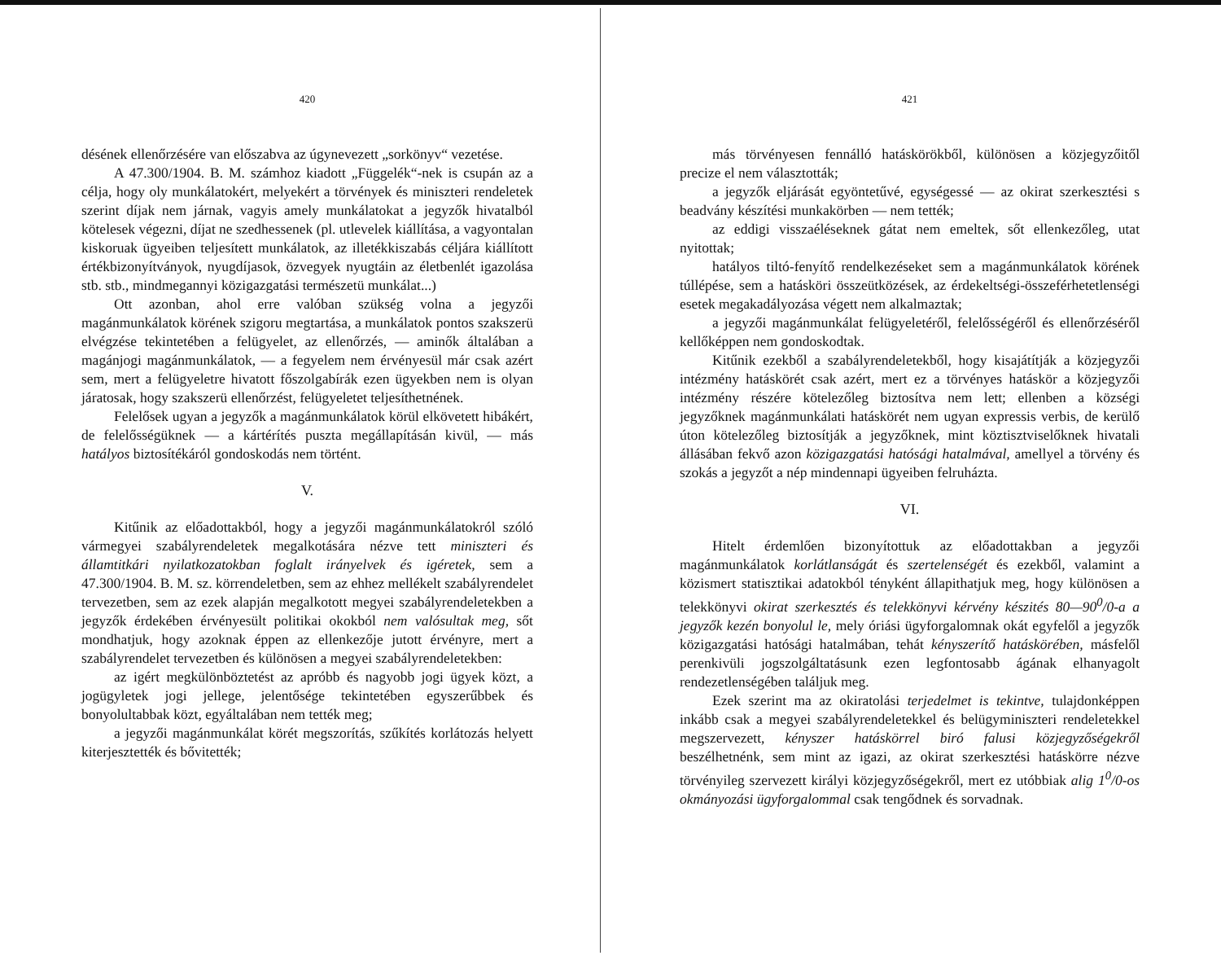420
désének ellenőrzésére van előszabva az úgynevezett „sorkönyv“ vezetése.
A 47.300/1904. B. M. számhoz kiadott „Függelék“-nek is csupán az a célja, hogy oly munkálatokért, melyekért a törvények és miniszteri rendeletek szerint díjak nem járnak, vagyis amely munkálatokat a jegyzők hivatalból kötelesek végezni, díjat ne szedhessenek (pl. utlevelek kiállítása, a vagyontalan kiskoruak ügyeiben teljesített munkálatok, az illetékkiszabás céljára kiállított értékbizonyítványok, nyugdíjasok, özvegyek nyugtáin az életbenlét igazolása stb. stb., mindmegannyi közigazgatási természetü munkálat...)
Ott azonban, ahol erre valóban szükség volna a jegyzői magánmunkálatok körének szigoru megtartása, a munkálatok pontos szakszerü elvégzése tekintetében a felügyelet, az ellenőrzés, — aminők általában a magánjogi magánmunkálatok, — a fegyelem nem érvényesül már csak azért sem, mert a felügyeletre hivatott főszolgabírák ezen ügyekben nem is olyan járatosak, hogy szakszerü ellenőrzést, felügyeletet teljesíthetnének.
Felelősek ugyan a jegyzők a magánmunkálatok körül elkövetett hibákért, de felelősségüknek — a kártérítés puszta megállapításán kivül, — más hatályos biztosítékáról gondoskodás nem történt.
V.
Kitűnik az előadottakból, hogy a jegyzői magánmunkálatokról szóló vármegyei szabályrendeletek megalkotására nézve tett miniszteri és államtitkári nyilatkozatokban foglalt irányelvek és igéretek, sem a 47.300/1904. B. M. sz. körrendeletben, sem az ehhez mellékelt szabályrendelet tervezetben, sem az ezek alapján megalkotott megyei szabályrendeletekben a jegyzők érdekében érvényesült politikai okokból nem valósultak meg, sőt mondhatjuk, hogy azoknak éppen az ellenkezője jutott érvényre, mert a szabályrendelet tervezetben és különösen a megyei szabályrendeletekben:
az igért megkülönböztetést az apróbb és nagyobb jogi ügyek közt, a jogügyletek jogi jellege, jelentősége tekintetében egyszerűbbek és bonyolultabbak közt, egyáltalában nem tették meg;
a jegyzői magánmunkálat körét megszorítás, szűkítés korlátozás helyett kiterjesztették és bővitették;
421
más törvényesen fennálló hatáskörökből, különösen a közjegyzőitől precize el nem választották;
a jegyzők eljárását egyöntetűvé, egységessé — az okirat szerkesztési s beadvány készítési munkakörben — nem tették;
az eddigi visszaéléseknek gátat nem emeltek, sőt ellenkezőleg, utat nyitottak;
hatályos tiltó-fenyítő rendelkezéseket sem a magánmunkálatok körének túllépése, sem a hatásköri összeütközések, az érdekeltségi-összeférhetetlenségi esetek megakadályozása végett nem alkalmaztak;
a jegyzői magánmunkálat felügyeletéről, felelősségéről és ellenőrzéséről kellőképpen nem gondoskodtak.
Kitűnik ezekből a szabályrendeletekből, hogy kisajátítják a közjegyzői intézmény hatáskörét csak azért, mert ez a törvényes hatáskör a közjegyzői intézmény részére kötelezőleg biztosítva nem lett; ellenben a községi jegyzőknek magánmunkálati hatáskörét nem ugyan expressis verbis, de kerülő úton kötelezőleg biztosítják a jegyzőknek, mint köztisztviselőknek hivatali állásában fekvő azon közigazgatási hatósági hatalmával, amellyel a törvény és szokás a jegyzőt a nép mindennapi ügyeiben felruházta.
VI.
Hitelt érdemlően bizonyítottuk az előadottakban a jegyzői magánmunkálatok korlátlanságát és szertelenségét és ezekből, valamint a közismert statisztikai adatokból tényként állapithatjuk meg, hogy különösen a telekkönyvi okirat szerkesztés és telekkönyvi kérvény készités 80—90<sup>0</sup>/0-a a jegyzők kezén bonyolul le, mely óriási ügyforgalomnak okát egyfelől a jegyzők közigazgatási hatósági hatalmában, tehát kényszerítő hatáskörében, másfelől perenkivüli jogszolgáltatásunk ezen legfontosabb ágának elhanyagolt rendezetlenségében találjuk meg.
Ezek szerint ma az okiratolási terjedelmet is tekintve, tulajdonképpen inkább csak a megyei szabályrendeletekkel és belügyminiszteri rendeletekkel megszervezett, kényszer hatáskörrel biró falusi közjegyzőségekről beszélhetnénk, sem mint az igazi, az okirat szerkesztési hatáskörre nézve törvényileg szervezett királyi közjegyzőségekről, mert ez utóbbiak alig 1<sup>0</sup>/0-os okmányozási ügyforgalommal csak tengődnek és sorvadnak.